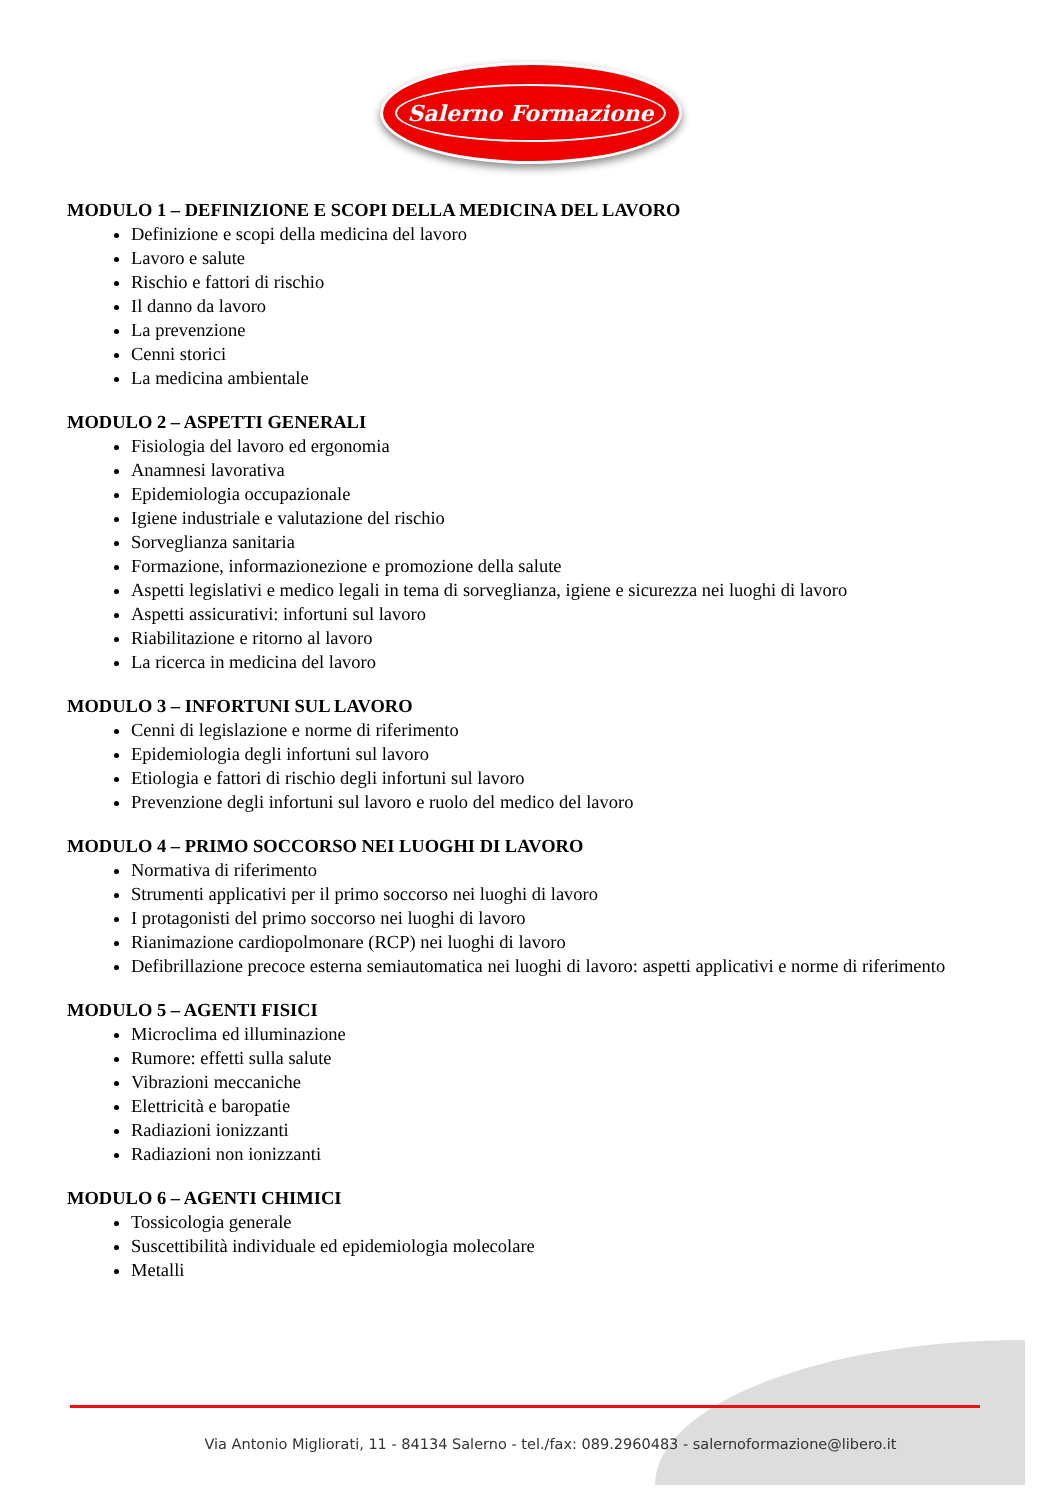Salerno Formazione
MODULO 1 – DEFINIZIONE E SCOPI DELLA MEDICINA DEL LAVORO
Definizione e scopi della medicina del lavoro
Lavoro e salute
Rischio e fattori di rischio
Il danno da lavoro
La prevenzione
Cenni storici
La medicina ambientale
MODULO 2 – ASPETTI GENERALI
Fisiologia del lavoro ed ergonomia
Anamnesi lavorativa
Epidemiologia occupazionale
Igiene industriale e valutazione del rischio
Sorveglianza sanitaria
Formazione, informazionezione e promozione della salute
Aspetti legislativi e medico legali in tema di sorveglianza, igiene e sicurezza nei luoghi di lavoro
Aspetti assicurativi: infortuni sul lavoro
Riabilitazione e ritorno al lavoro
La ricerca in medicina del lavoro
MODULO 3 – INFORTUNI SUL LAVORO
Cenni di legislazione e norme di riferimento
Epidemiologia degli infortuni sul lavoro
Etiologia e fattori di rischio degli infortuni sul lavoro
Prevenzione degli infortuni sul lavoro e ruolo del medico del lavoro
MODULO 4 – PRIMO SOCCORSO NEI LUOGHI DI LAVORO
Normativa di riferimento
Strumenti applicativi per il primo soccorso nei luoghi di lavoro
I protagonisti del primo soccorso nei luoghi di lavoro
Rianimazione cardiopolmonare (RCP) nei luoghi di lavoro
Defibrillazione precoce esterna semiautomatica nei luoghi di lavoro: aspetti applicativi e norme di riferimento
MODULO 5 – AGENTI FISICI
Microclima ed illuminazione
Rumore: effetti sulla salute
Vibrazioni meccaniche
Elettricità e baropatie
Radiazioni ionizzanti
Radiazioni non ionizzanti
MODULO 6 – AGENTI CHIMICI
Tossicologia generale
Suscettibilità individuale ed epidemiologia molecolare
Metalli
Via Antonio Migliorati, 11 - 84134 Salerno - tel./fax: 089.2960483 - salernoformazione@libero.it